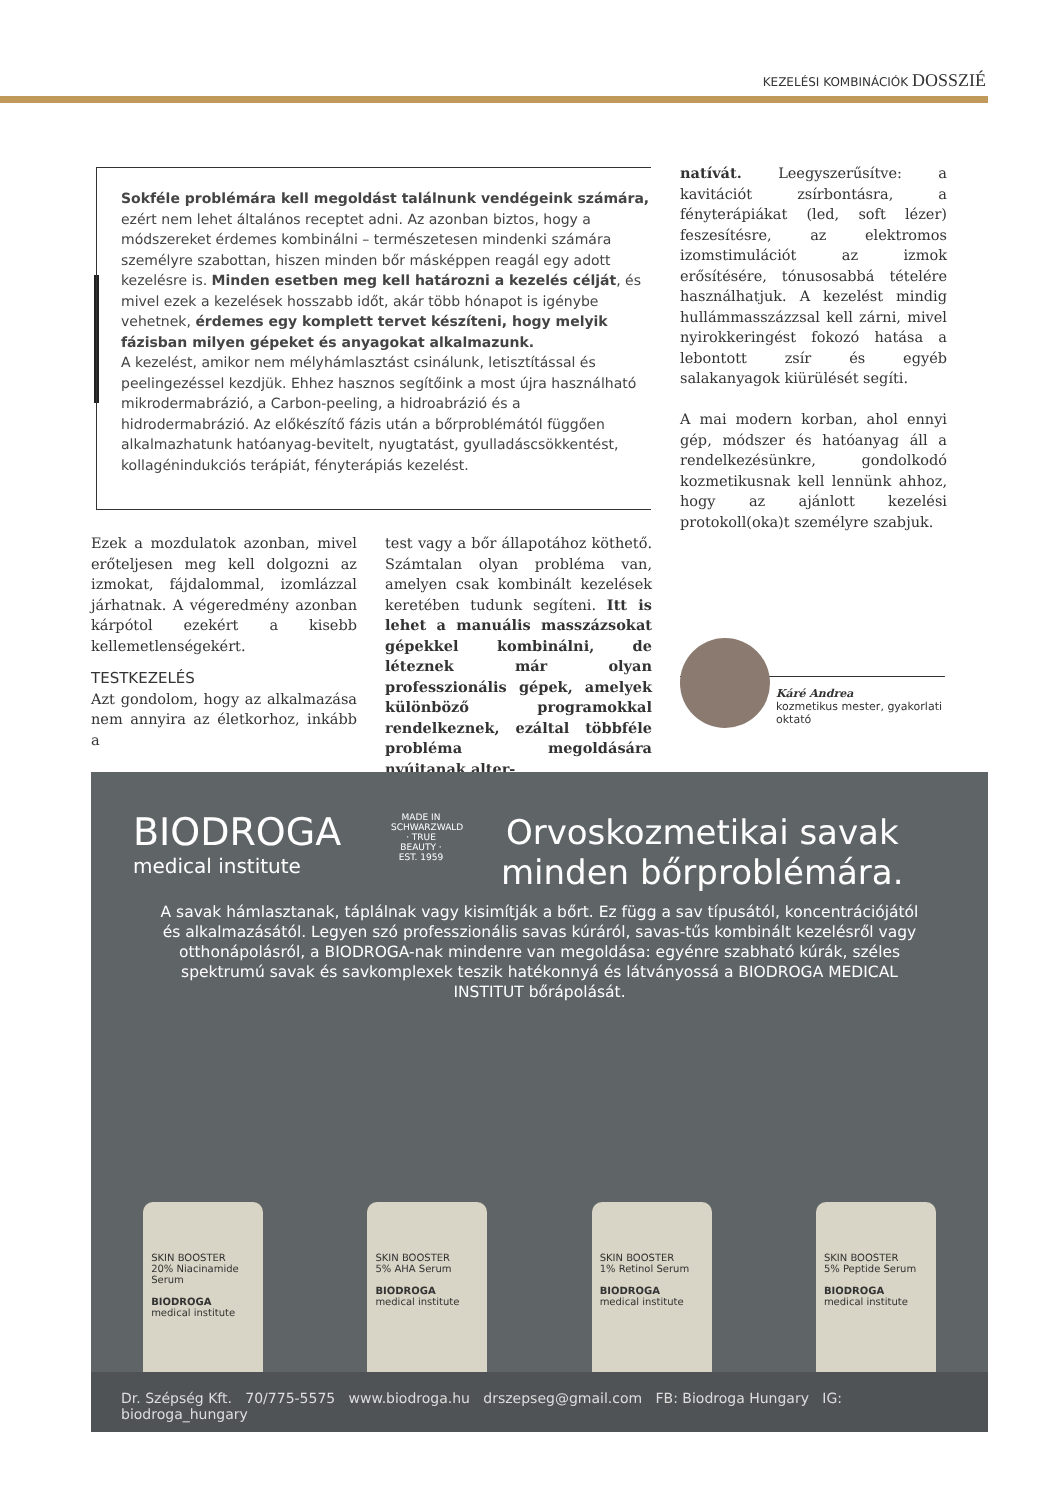KEZELÉSI KOMBINÁCIÓK DOSSZIÉ
Sokféle problémára kell megoldást találnunk vendégeink számára, ezért nem lehet általános receptet adni. Az azonban biztos, hogy a módszereket érdemes kombinálni – természetesen mindenki számára személyre szabottan, hiszen minden bőr másképpen reagál egy adott kezelésre is. Minden esetben meg kell határozni a kezelés célját, és mivel ezek a kezelések hosszabb időt, akár több hónapot is igénybe vehetnek, érdemes egy komplett tervet készíteni, hogy melyik fázisban milyen gépeket és anyagokat alkalmazunk.
A kezelést, amikor nem mélyhámlasztást csinálunk, letisztítással és peelingezéssel kezdjük. Ehhez hasznos segítőink a most újra használható mikrodermabrázió, a Carbon-peeling, a hidroabrázió és a hidrodermabrázió. Az előkészítő fázis után a bőrproblémától függően alkalmazhatunk hatóanyag-bevitelt, nyugtatást, gyulladáscsökkentést, kollagénindukciós terápiát, fényterápiás kezelést.
natívát. Leegyszerűsítve: a kavitációt zsírbontásra, a fényterápiákat (led, soft lézer) feszesítésre, az elektromos izomstimulációt az izmok erősítésére, tónusosabbá tételére használhatjuk. A kezelést mindig hullámmasszázzsal kell zárni, mivel nyirokkeringést fokozó hatása a lebontott zsír és egyéb salakanyagok kiürülését segíti.
A mai modern korban, ahol ennyi gép, módszer és hatóanyag áll a rendelkezésünkre, gondolkodó kozmetikusnak kell lennünk ahhoz, hogy az ajánlott kezelési protokoll(oka)t személyre szabjuk.
Ezek a mozdulatok azonban, mivel erőteljesen meg kell dolgozni az izmokat, fájdalommal, izomlázzal járhatnak. A végeredmény azonban kárpótol ezekért a kisebb kellemetlenségekért.
TESTKEZELÉS
Azt gondolom, hogy az alkalmazása nem annyira az életkorhoz, inkább a
test vagy a bőr állapotához köthető. Számtalan olyan probléma van, amelyen csak kombinált kezelések keretében tudunk segíteni. Itt is lehet a manuális masszázsokat gépekkel kombinálni, de léteznek már olyan professzionális gépek, amelyek különböző programokkal rendelkeznek, ezáltal többféle probléma megoldására nyújtanak alter-
Káré Andrea
kozmetikus mester, gyakorlati oktató
BIODROGA
medical institute
MADE IN SCHWARZWALD · TRUE BEAUTY · EST. 1959
Orvoskozmetikai savak
minden bőrproblémára.
A savak hámlasztanak, táplálnak vagy kisimítják a bőrt. Ez függ a sav típusától, koncentrációjától és alkalmazásától. Legyen szó professzionális savas kúráról, savas-tűs kombinált kezelésről vagy otthonápolásról, a BIODROGA-nak mindenre van megoldása: egyénre szabható kúrák, széles spektrumú savak és savkomplexek teszik hatékonnyá és látványossá a BIODROGA MEDICAL INSTITUT bőrápolását.
SKIN BOOSTER
20% Niacinamide Serum
BIODROGA
medical institute
SKIN BOOSTER
5% AHA Serum
BIODROGA
medical institute
SKIN BOOSTER
1% Retinol Serum
BIODROGA
medical institute
SKIN BOOSTER
5% Peptide Serum
BIODROGA
medical institute
Dr. Szépség Kft. 70/775-5575 www.biodroga.hu drszepseg@gmail.com FB: Biodroga Hungary IG: biodroga_hungary